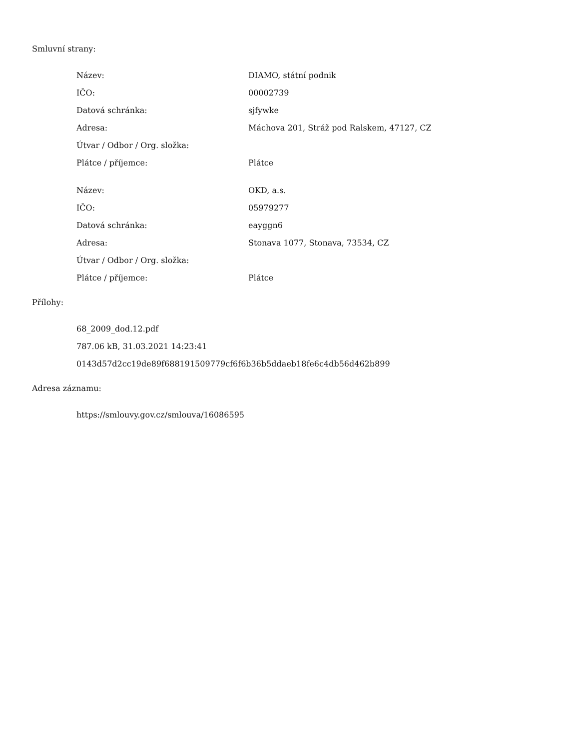Smluvní strany:
| Název: | DIAMO, státní podnik |
| IČO: | 00002739 |
| Datová schránka: | sjfywke |
| Adresa: | Máchova 201, Stráž pod Ralskem, 47127, CZ |
| Útvar / Odbor / Org. složka: | |
| Plátce / příjemce: | Plátce |
| Název: | OKD, a.s. |
| IČO: | 05979277 |
| Datová schránka: | eayggn6 |
| Adresa: | Stonava 1077, Stonava, 73534, CZ |
| Útvar / Odbor / Org. složka: | |
| Plátce / příjemce: | Plátce |
Přílohy:
68_2009_dod.12.pdf
787.06 kB, 31.03.2021 14:23:41
0143d57d2cc19de89f688191509779cf6f6b36b5ddaeb18fe6c4db56d462b899
Adresa záznamu:
https://smlouvy.gov.cz/smlouva/16086595